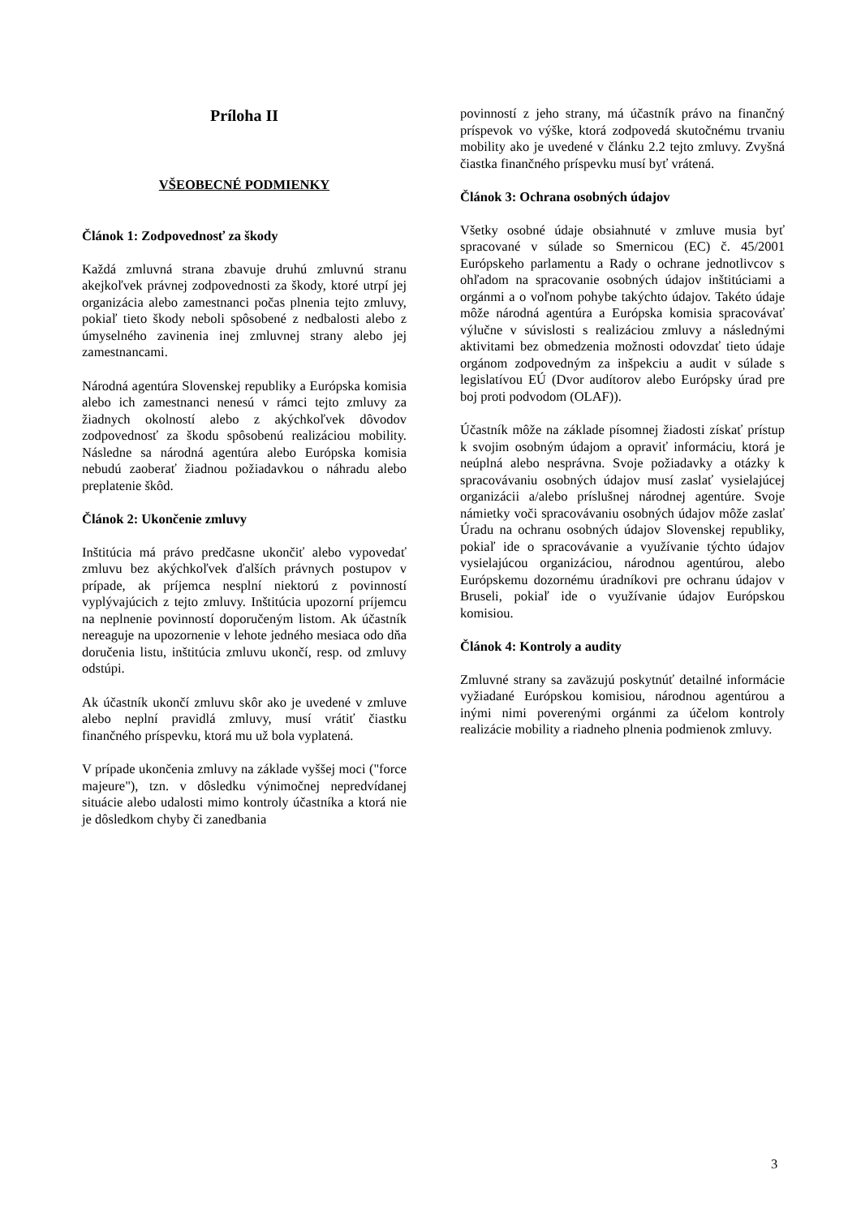Príloha II
VŠEOBECNÉ PODMIENKY
Článok 1: Zodpovednosť za škody
Každá zmluvná strana zbavuje druhú zmluvnú stranu akejkoľvek právnej zodpovednosti za škody, ktoré utrpí jej organizácia alebo zamestnanci počas plnenia tejto zmluvy, pokiaľ tieto škody neboli spôsobené z nedbalosti alebo z úmyselného zavinenia inej zmluvnej strany alebo jej zamestnancami.
Národná agentúra Slovenskej republiky a Európska komisia alebo ich zamestnanci nenesú v rámci tejto zmluvy za žiadnych okolností alebo z akýchkoľvek dôvodov zodpovednosť za škodu spôsobenú realizáciou mobility. Následne sa národná agentúra alebo Európska komisia nebudú zaoberať žiadnou požiadavkou o náhradu alebo preplatenie škôd.
Článok 2: Ukončenie zmluvy
Inštitúcia má právo predčasne ukončiť alebo vypovedať zmluvu bez akýchkoľvek ďalších právnych postupov v prípade, ak príjemca nesplní niektorú z povinností vyplývajúcich z tejto zmluvy. Inštitúcia upozorní príjemcu na neplnenie povinností doporučeným listom. Ak účastník nereaguje na upozornenie v lehote jedného mesiaca odo dňa doručenia listu, inštitúcia zmluvu ukončí, resp. od zmluvy odstúpi.
Ak účastník ukončí zmluvu skôr ako je uvedené v zmluve alebo neplní pravidlá zmluvy, musí vrátiť čiastku finančného príspevku, ktorá mu už bola vyplatená.
V prípade ukončenia zmluvy na základe vyššej moci ("force majeure"), tzn. v dôsledku výnimočnej nepredvídanej situácie alebo udalosti mimo kontroly účastníka a ktorá nie je dôsledkom chyby či zanedbania
povinností z jeho strany, má účastník právo na finančný príspevok vo výške, ktorá zodpovedá skutočnému trvaniu mobility ako je uvedené v článku 2.2 tejto zmluvy. Zvyšná čiastka finančného príspevku musí byť vrátená.
Článok 3: Ochrana osobných údajov
Všetky osobné údaje obsiahnuté v zmluve musia byť spracované v súlade so Smernicou (EC) č. 45/2001 Európskeho parlamentu a Rady o ochrane jednotlivcov s ohľadom na spracovanie osobných údajov inštitúciami a orgánmi a o voľnom pohybe takýchto údajov. Takéto údaje môže národná agentúra a Európska komisia spracovávať výlučne v súvislosti s realizáciou zmluvy a následnými aktivitami bez obmedzenia možnosti odovzdať tieto údaje orgánom zodpovedným za inšpekciu a audit v súlade s legislatívou EÚ (Dvor audítorov alebo Európsky úrad pre boj proti podvodom (OLAF)).
Účastník môže na základe písomnej žiadosti získať prístup k svojim osobným údajom a opraviť informáciu, ktorá je neúplná alebo nesprávna. Svoje požiadavky a otázky k spracovávaniu osobných údajov musí zaslať vysielajúcej organizácii a/alebo príslušnej národnej agentúre. Svoje námietky voči spracovávaniu osobných údajov môže zaslať Úradu na ochranu osobných údajov Slovenskej republiky, pokiaľ ide o spracovávanie a využívanie týchto údajov vysielajúcou organizáciou, národnou agentúrou, alebo Európskemu dozornému úradníkovi pre ochranu údajov v Bruseli, pokiaľ ide o využívanie údajov Európskou komisiou.
Článok 4: Kontroly a audity
Zmluvné strany sa zaväzujú poskytnúť detailné informácie vyžiadané Európskou komisiou, národnou agentúrou a inými nimi poverenými orgánmi za účelom kontroly realizácie mobility a riadneho plnenia podmienok zmluvy.
3